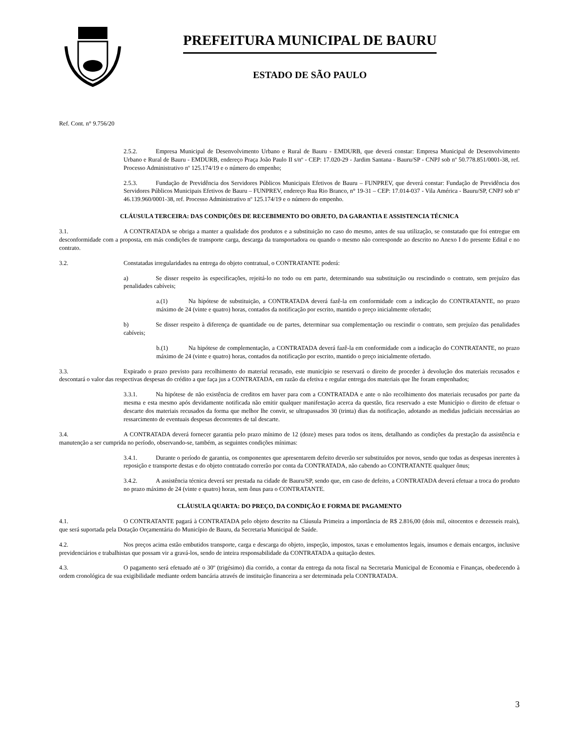PREFEITURA MUNICIPAL DE BAURU
ESTADO DE SÃO PAULO
Ref. Cont. n° 9.756/20
2.5.2. Empresa Municipal de Desenvolvimento Urbano e Rural de Bauru - EMDURB, que deverá constar: Empresa Municipal de Desenvolvimento Urbano e Rural de Bauru - EMDURB, endereço Praça João Paulo II s/nº - CEP: 17.020-29 - Jardim Santana - Bauru/SP - CNPJ sob nº 50.778.851/0001-38, ref. Processo Administrativo nº 125.174/19 e o número do empenho;
2.5.3. Fundação de Previdência dos Servidores Públicos Municipais Efetivos de Bauru – FUNPREV, que deverá constar: Fundação de Previdência dos Servidores Públicos Municipais Efetivos de Bauru – FUNPREV, endereço Rua Rio Branco, n° 19-31 – CEP: 17.014-037 - Vila América - Bauru/SP, CNPJ sob nº 46.139.960/0001-38, ref. Processo Administrativo nº 125.174/19 e o número do empenho.
CLÁUSULA TERCEIRA: DAS CONDIÇÕES DE RECEBIMENTO DO OBJETO, DA GARANTIA E ASSISTENCIA TÉCNICA
3.1. A CONTRATADA se obriga a manter a qualidade dos produtos e a substituição no caso do mesmo, antes de sua utilização, se constatado que foi entregue em desconformidade com a proposta, em más condições de transporte carga, descarga da transportadora ou quando o mesmo não corresponde ao descrito no Anexo I do presente Edital e no contrato.
3.2. Constatadas irregularidades na entrega do objeto contratual, o CONTRATANTE poderá:
a) Se disser respeito às especificações, rejeitá-lo no todo ou em parte, determinando sua substituição ou rescindindo o contrato, sem prejuízo das penalidades cabíveis;
a.(1) Na hipótese de substituição, a CONTRATADA deverá fazê-la em conformidade com a indicação do CONTRATANTE, no prazo máximo de 24 (vinte e quatro) horas, contados da notificação por escrito, mantido o preço inicialmente ofertado;
b) Se disser respeito à diferença de quantidade ou de partes, determinar sua complementação ou rescindir o contrato, sem prejuízo das penalidades cabíveis;
b.(1) Na hipótese de complementação, a CONTRATADA deverá fazê-la em conformidade com a indicação do CONTRATANTE, no prazo máximo de 24 (vinte e quatro) horas, contados da notificação por escrito, mantido o preço inicialmente ofertado.
3.3. Expirado o prazo previsto para recolhimento do material recusado, este município se reservará o direito de proceder à devolução dos materiais recusados e descontará o valor das respectivas despesas do crédito a que faça jus a CONTRATADA, em razão da efetiva e regular entrega dos materiais que lhe foram empenhados;
3.3.1. Na hipótese de não existência de creditos em haver para com a CONTRATADA e ante o não recolhimento dos materiais recusados por parte da mesma e esta mesmo após devidamente notificada não emitir qualquer manifestação acerca da questão, fica reservado a este Município o direito de efetuar o descarte dos materiais recusados da forma que melhor lhe convir, se ultrapassados 30 (trinta) dias da notificação, adotando as medidas judiciais necessárias ao ressarcimento de eventuais despesas decorrentes de tal descarte.
3.4. A CONTRATADA deverá fornecer garantia pelo prazo mínimo de 12 (doze) meses para todos os itens, detalhando as condições da prestação da assistência e manutenção a ser cumprida no período, observando-se, também, as seguintes condições mínimas:
3.4.1. Durante o período de garantia, os componentes que apresentarem defeito deverão ser substituídos por novos, sendo que todas as despesas inerentes à reposição e transporte destas e do objeto contratado correrão por conta da CONTRATADA, não cabendo ao CONTRATANTE qualquer ônus;
3.4.2. A assistência técnica deverá ser prestada na cidade de Bauru/SP, sendo que, em caso de defeito, a CONTRATADA deverá efetuar a troca do produto no prazo máximo de 24 (vinte e quatro) horas, sem ônus para o CONTRATANTE.
CLÁUSULA QUARTA: DO PREÇO, DA CONDIÇÃO E FORMA DE PAGAMENTO
4.1. O CONTRATANTE pagará à CONTRATADA pelo objeto descrito na Cláusula Primeira a importância de R$ 2.816,00 (dois mil, oitocentos e dezesseis reais), que será suportada pela Dotação Orçamentária do Município de Bauru, da Secretaria Municipal de Saúde.
4.2. Nos preços acima estão embutidos transporte, carga e descarga do objeto, inspeção, impostos, taxas e emolumentos legais, insumos e demais encargos, inclusive previdenciários e trabalhistas que possam vir a gravá-los, sendo de inteira responsabilidade da CONTRATADA a quitação destes.
4.3. O pagamento será efetuado até o 30º (trigésimo) dia corrido, a contar da entrega da nota fiscal na Secretaria Municipal de Economia e Finanças, obedecendo à ordem cronológica de sua exigibilidade mediante ordem bancária através de instituição financeira a ser determinada pela CONTRATADA.
3